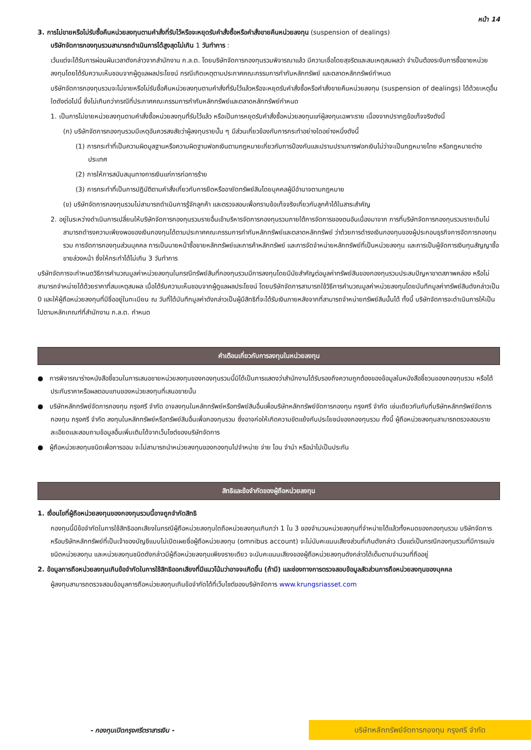หน้า 14
3. การไม่ขายหรือไม่รับซื้อคืนหน่วยลงทุนตามคำสั่งที่รับไว้หรือจะหยุดรับคำสั่งซื้อหรือคำสั่งขายคืนหน่วยลงทุน (suspension of dealings)
บริษัทจัดการกองทุนรวมสามารถดำเนินการได้สูงสุดไม่เกิน 1 วันทำการ :
เว้นแต่จะได้รับการผ่อนผันเวลาดังกล่าวจากสำนักงาน ก.ล.ต. โดยบริษัทจัดการกองทุนรวมพิจารณาแล้ว มีความเชื่อโดยสุจริตและสมเหตุสมผลว่า จำเป็นต้องระงับการซื้อขายหน่วยลงทุนโดยได้รับความเห็นชอบจากผู้ดูแลผลประโยชน์ กรณีเกิดเหตุตามประกาศคณะกรรมการกำกับหลักทรัพย์ และตลาดหลักทรัพย์กำหนด
บริษัทจัดการกองทุนรวมจะไม่ขายหรือไม่รับซื้อคืนหน่วยลงทุนตามคำสั่งที่รับไว้แล้วหรือจะหยุดรับคำสั่งซื้อหรือคำสั่งขายคืนหน่วยลงทุน (suspension of dealings) ได้ด้วยเหตุอื่นใดดังต่อไปนี้ ซึ่งไม่เกินกว่ากรณีที่ประกาศคณะกรรมการกำกับหลักทรัพย์และตลาดหลักทรัพย์กำหนด
1. เป็นการไม่ขายหน่วยลงทุนตามคำสั่งซื้อหน่วยลงทุนที่รับไว้แล้ว หรือเป็นการหยุดรับคำสั่งซื้อหน่วยลงทุนแก่ผู้ลงทุนเฉพาะราย เนื่องจากปรากฏข้อเท็จจริงดังนี้
(ก) บริษัทจัดการกองทุนรวมมีเหตุอันควรสงสัยว่าผู้ลงทุนรายนั้น ๆ มีส่วนเกี่ยวข้องกับการกระทำอย่างใดอย่างหนึ่งดังนี้
(1) การกระทำที่เป็นความผิดมูลฐานหรือความผิดฐานฟอกเงินตามกฎหมายเกี่ยวกับการป้องกันและปราบปรามการฟอกเงินไม่ว่าจะเป็นกฎหมายไทย หรือกฎหมายต่างประเทศ
(2) การให้การสนับสนุนทางการเงินแก่การก่อการร้าย
(3) การกระทำที่เป็นการปฏิบัติตามคำสั่งเกี่ยวกับการยึดหรืออายัดทรัพย์สินโดยบุคคลผู้มีอำนาจตามกฎหมาย
(ข) บริษัทจัดการกองทุนรวมไม่สามารถดำเนินการรู้จักลูกค้า และตรวจสอบเพื่อทราบข้อเท็จจริงเกี่ยวกับลูกค้าได้ในสาระสำคัญ
2. อยู่ในระหว่างดำเนินการเปลี่ยนให้บริษัทจัดการกองทุนรวมรายอื่นเข้าบริหารจัดการกองทุนรวมภายใต้การจัดการของตนอันเนื่องมาจาก การที่บริษัทจัดการกองทุนรวมรายเดิมไม่สามารถดำรงความเพียงพอของเงินกองทุนได้ตามประกาศคณะกรรมการกำกับหลักทรัพย์และตลาดหลักทรัพย์ ว่าด้วยการดำรงเงินกองทุนของผู้ประกอบธุรกิจการจัดการกองทุนรวม การจัดการกองทุนส่วนบุคคล การเป็นนายหน้าซื้อขายหลักทรัพย์และการค้าหลักทรัพย์ และการจัดจำหน่ายหลักทรัพย์ที่เป็นหน่วยลงทุน และการเป็นผู้จัดการเงินทุนสัญญาซื้อขายล่วงหน้า ซึ่งให้กระทำได้ไม่เกิน 3 วันทำการ
บริษัทจัดการจะกำหนดวิธีการคำนวณมูลค่าหน่วยลงทุนในกรณีทรัพย์สินที่กองทุนรวมมีการลงทุนโดยมีนัยสำคัญต่อมูลค่าทรัพย์สินของกองทุนรวมประสบปัญหาขาดสภาพคล่อง หรือไม่สามารถจำหน่ายได้ด้วยราคาที่สมเหตุสมผล เมื่อได้รับความเห็นชอบจากผู้ดูแลผลประโยชน์ โดยบริษัทจัดการสามารถใช้วิธีการคำนวณมูลค่าหน่วยลงทุนโดยบันทึกมูลค่าทรัพย์สินดังกล่าวเป็น 0 และให้ผู้ถือหน่วยลงทุนที่มีชื่ออยู่ในทะเบียน ณ วันที่ได้บันทึกมูลค่าดังกล่าวเป็นผู้มีสิทธิที่จะได้รับเงินภายหลังจากที่สามารถจำหน่ายทรัพย์สินนั้นได้ ทั้งนี้ บริษัทจัดการจะดำเนินการให้เป็นไปตามหลักเกณฑ์ที่สำนักงาน ก.ล.ต. กำหนด
คำเตือนเกี่ยวกับการลงทุนในหน่วยลงทุน
● การพิจารณาร่างหนังสือชี้ชวนในการเสนอขายหน่วยลงทุนของกองทุนรวมนี้มิได้เป็นการแสดงว่าสำนักงานได้รับรองถึงความถูกต้องของข้อมูลในหนังสือชี้ชวนของกองทุนรวม หรือได้ประกันราคาหรือผลตอบแทนของหน่วยลงทุนที่เสนอขายนั้น
● บริษัทหลักทรัพย์จัดการกองทุน กรุงศรี จำกัด อาจลงทุนในหลักทรัพย์หรือทรัพย์สินอื่นเพื่อบริษัทหลักทรัพย์จัดการกองทุน กรุงศรี จำกัด เช่นเดียวกันกับที่บริษัทหลักทรัพย์จัดการกองทุน กรุงศรี จำกัด ลงทุนในหลักทรัพย์หรือทรัพย์สินอื่นเพื่อกองทุนรวม ซึ่งอาจก่อให้เกิดความขัดแย้งกับประโยชน์ของกองทุนรวม ทั้งนี้ ผู้ถือหน่วยลงทุนสามารถตรวจสอบรายละเอียดและสอบถามข้อมูลอื่นเพิ่มเติมได้จากเว็บไซต์ของบริษัทจัดการ
● ผู้ถือหน่วยลงทุนชนิดเพื่อการออม จะไม่สามารถนำหน่วยลงทุนของกองทุนไปจำหน่าย จ่าย โอน จำนำ หรือนำไปเป็นประกัน
สิทธิและข้อจำกัดของผู้ถือหน่วยลงทุน
1. เงื่อนไขที่ผู้ถือหน่วยลงทุนของกองทุนรวมนี้อาจถูกจำกัดสิทธิ
กองทุนนี้มีข้อจำกัดในการใช้สิทธิออกเสียงในกรณีผู้ถือหน่วยลงทุนใดถือหน่วยลงทุนเกินกว่า 1 ใน 3 ของจำนวนหน่วยลงทุนที่จำหน่ายได้แล้วทั้งหมดของกองทุนรวม บริษัทจัดการหรือบริษัทหลักทรัพย์ที่เป็นเจ้าของบัญชีแบบไม่เปิดเผยชื่อผู้ถือหน่วยลงทุน (omnibus account) จะไม่นับคะแนนเสียงส่วนที่เกินดังกล่าว เว้นแต่เป็นกรณีกองทุนรวมที่มีการแบ่งชนิดหน่วยลงทุน และหน่วยลงทุนชนิดดังกล่าวมีผู้ถือหน่วยลงทุนเพียงรายเดียว จะนับคะแนนเสียงของผู้ถือหน่วยลงทุนดังกล่าวได้เต็มตามจำนวนที่ถืออยู่
2. ข้อมูลการถือหน่วยลงทุนเกินข้อจำกัดในการใช้สิทธิออกเสียงที่มีแนวโน้มว่าอาจจะเกิดขึ้น (ถ้ามี) และช่องทางการตรวจสอบข้อมูลสัดส่วนการถือหน่วยลงทุนของบุคคล
ผู้ลงทุนสามารถตรวจสอบข้อมูลการถือหน่วยลงทุนเกินข้อจำกัดได้ที่เว็บไซต์ของบริษัทจัดการ www.krungsriasset.com
- กองทุนเปิดกรุงศรีตราสารเงิน -
บริษัทหลักทรัพย์จัดการกองทุน กรุงศรี จำกัด